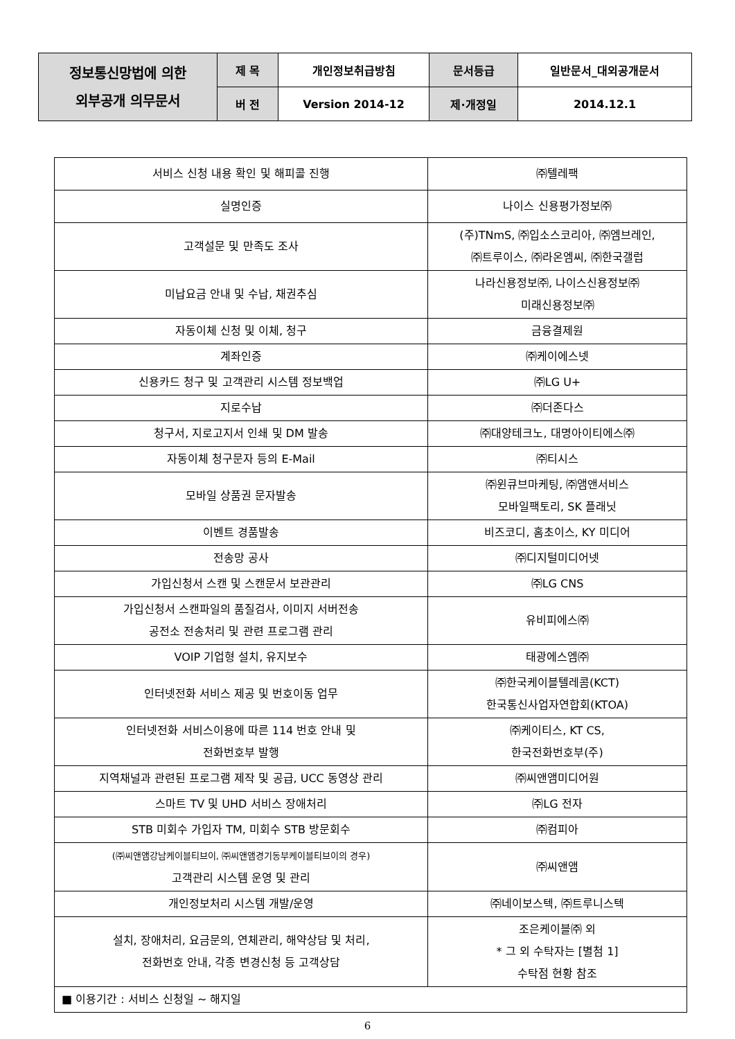| 정보통신망법에 의한 외부공개 의무문서 | 제 목 | 개인정보취급방침 | 문서등급 | 일반문서_대외공개문서 |
| | 버 전 | Version 2014-12 | 제·개정일 | 2014.12.1 |
| 서비스 신청 내용 확인 및 해피콜 진행 | ㈜텔레팩 |
| 실명인증 | 나이스 신용평가정보㈜ |
| 고객설문 및 만족도 조사 | (주)TNmS, ㈜입소스코리아, ㈜엠브레인, ㈜트루이스, ㈜라온엠씨, ㈜한국갤럽 |
| 미납요금 안내 및 수납, 채권추심 | 나라신용정보㈜, 나이스신용정보㈜ 미래신용정보㈜ |
| 자동이체 신청 및 이체, 청구 | 금융결제원 |
| 계좌인증 | ㈜케이에스넷 |
| 신용카드 청구 및 고객관리 시스템 정보백업 | ㈜LG U+ |
| 지로수납 | ㈜더존다스 |
| 청구서, 지로고지서 인쇄 및 DM 발송 | ㈜대양테크노, 대명아이티에스㈜ |
| 자동이체 청구문자 등의 E-Mail | ㈜티시스 |
| 모바일 상품권 문자발송 | ㈜윈큐브마케팅, ㈜앰앤서비스 모바일팩토리, SK 플래닛 |
| 이벤트 경품발송 | 비즈코디, 홈초이스, KY 미디어 |
| 전송망 공사 | ㈜디지털미디어넷 |
| 가입신청서 스캔 및 스캔문서 보관관리 | ㈜LG CNS |
| 가입신청서 스캔파일의 품질검사, 이미지 서버전송 공전소 전송처리 및 관련 프로그램 관리 | 유비피에스㈜ |
| VOIP 기업형 설치, 유지보수 | 태광에스엠㈜ |
| 인터넷전화 서비스 제공 및 번호이동 업무 | ㈜한국케이블텔레콤(KCT) 한국통신사업자연합회(KTOA) |
| 인터넷전화 서비스이용에 따른 114 번호 안내 및 전화번호부 발행 | ㈜케이티스, KT CS, 한국전화번호부(주) |
| 지역채널과 관련된 프로그램 제작 및 공급, UCC 동영상 관리 | ㈜씨앤앰미디어원 |
| 스마트 TV 및 UHD 서비스 장애처리 | ㈜LG 전자 |
| STB 미회수 가입자 TM, 미회수 STB 방문회수 | ㈜컴피아 |
| (㈜씨앤앰강남케이블티브이, ㈜씨앤앰경기동부케이블티브이의 경우) 고객관리 시스템 운영 및 관리 | ㈜씨앤앰 |
| 개인정보처리 시스템 개발/운영 | ㈜네이보스텍, ㈜트루니스텍 |
| 설치, 장애처리, 요금문의, 연체관리, 해약상담 및 처리, 전화번호 안내, 각종 변경신청 등 고객상담 | 조은케이블㈜ 외 * 그 외 수탁자는 [별첨 1] 수탁점 현황 참조 |
| ■ 이용기간 : 서비스 신청일 ~ 해지일 | |
6